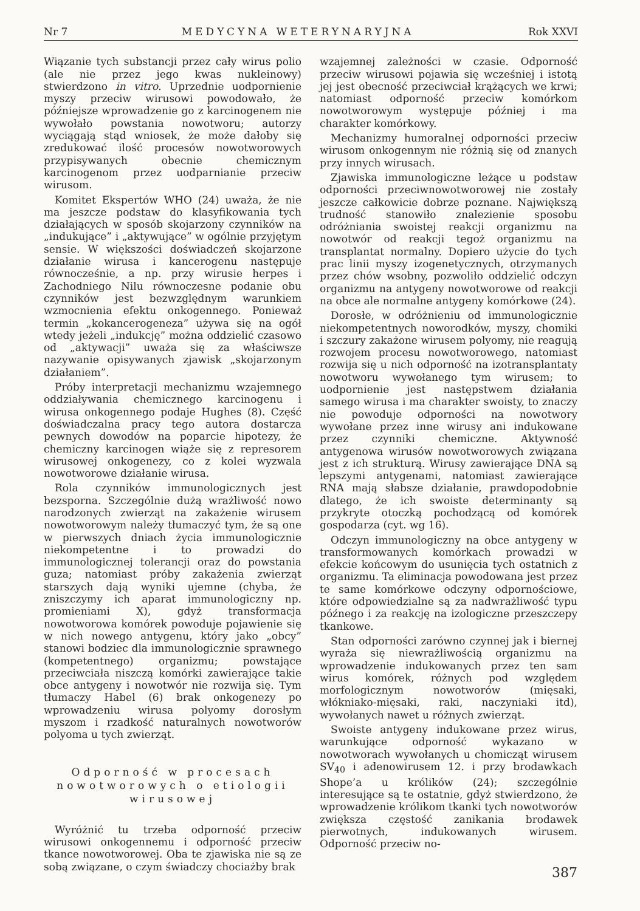Nr 7 MEDYCYNA WETERYNARYJNA Rok XXVI
Wiązanie tych substancji przez cały wirus polio (ale nie przez jego kwas nukleinowy) stwierdzono in vitro. Uprzednie uodpornienie myszy przeciw wirusowi powodowało, że późniejsze wprowadzenie go z karcinogenem nie wywołało powstania nowotworu; autorzy wyciągają stąd wniosek, że może dałoby się zredukować ilość procesów nowotworowych przypisywanych obecnie chemicznym karcinogenom przez uodparnianie przeciw wirusom.
Komitet Ekspertów WHO (24) uważa, że nie ma jeszcze podstaw do klasyfikowania tych działających w sposób skojarzony czynników na „indukujące” i „aktywujące” w ogólnie przyjętym sensie. W większości doświadczeń skojarzone działanie wirusa i kancerogenu następuje równocześnie, a np. przy wirusie herpes i Zachodniego Nilu równoczesne podanie obu czynników jest bezwzględnym warunkiem wzmocnienia efektu onkogennego. Ponieważ termin „kokancerogeneza” używa się na ogół wtedy jeżeli „indukcję” można oddzielić czasowo od „aktywacji” uważa się za właściwsze nazywanie opisywanych zjawisk „skojarzonym działaniem”.
Próby interpretacji mechanizmu wzajemnego oddziaływania chemicznego karcinogenu i wirusa onkogennego podaje Hughes (8). Część doświadczalna pracy tego autora dostarcza pewnych dowodów na poparcie hipotezy, że chemiczny karcinogen wiąże się z represorem wirusowej onkogenezy, co z kolei wyzwala nowotworowe działanie wirusa.
Rola czynników immunologicznych jest bezsporna. Szczególnie dużą wrażliwość nowo narodzonych zwierząt na zakażenie wirusem nowotworowym należy tłumaczyć tym, że są one w pierwszych dniach życia immunologicznie niekompetentne i to prowadzi do immunologicznej tolerancji oraz do powstania guza; natomiast próby zakażenia zwierząt starszych dają wyniki ujemne (chyba, że zniszczymy ich aparat immunologiczny np. promieniami X), gdyż transformacja nowotworowa komórek powoduje pojawienie się w nich nowego antygenu, który jako „obcy” stanowi bodziec dla immunologicznie sprawnego (kompetentnego) organizmu; powstające przeciwciała niszczą komórki zawierające takie obce antygeny i nowotwór nie rozwija się. Tym tłumaczy Habel (6) brak onkogenezy po wprowadzeniu wirusa polyomy dorosłym myszom i rzadkość naturalnych nowotworów polyoma u tych zwierząt.
Odporność w procesach nowotworowych o etiologii wirusowej
Wyróżnić tu trzeba odporność przeciw wirusowi onkogennemu i odporność przeciw tkance nowotworowej. Oba te zjawiska nie są ze sobą związane, o czym świadczy chociażby brak
wzajemnej zależności w czasie. Odporność przeciw wirusowi pojawia się wcześniej i istotą jej jest obecność przeciwciał krążących we krwi; natomiast odporność przeciw komórkom nowotworowym występuje później i ma charakter komórkowy.
Mechanizmy humoralnej odporności przeciw wirusom onkogennym nie różnią się od znanych przy innych wirusach.
Zjawiska immunologiczne leżące u podstaw odporności przeciwnowotworowej nie zostały jeszcze całkowicie dobrze poznane. Największą trudność stanowiło znalezienie sposobu odróżniania swoistej reakcji organizmu na nowotwór od reakcji tegoż organizmu na transplantat normalny. Dopiero użycie do tych prac linii myszy izogenetycznych, otrzymanych przez chów wsobny, pozwoliło oddzielić odczyn organizmu na antygeny nowotworowe od reakcji na obce ale normalne antygeny komórkowe (24).
Dorosłe, w odróżnieniu od immunologicznie niekompetentnych noworodków, myszy, chomiki i szczury zakażone wirusem polyomy, nie reagują rozwojem procesu nowotworowego, natomiast rozwija się u nich odporność na izotransplantaty nowotworu wywołanego tym wirusem; to uodpornienie jest następstwem działania samego wirusa i ma charakter swoisty, to znaczy nie powoduje odporności na nowotwory wywołane przez inne wirusy ani indukowane przez czynniki chemiczne. Aktywność antygenowa wirusów nowotworowych związana jest z ich strukturą. Wirusy zawierające DNA są lepszymi antygenami, natomiast zawierające RNA mają słabsze działanie, prawdopodobnie dlatego, że ich swoiste determinanty są przykryte otoczką pochodzącą od komórek gospodarza (cyt. wg 16).
Odczyn immunologiczny na obce antygeny w transformowanych komórkach prowadzi w efekcie końcowym do usunięcia tych ostatnich z organizmu. Ta eliminacja powodowana jest przez te same komórkowe odczyny odpornościowe, które odpowiedzialne są za nadwrażliwość typu późnego i za reakcję na izologiczne przeszczepy tkankowe.
Stan odporności zarówno czynnej jak i biernej wyraża się niewrażliwością organizmu na wprowadzenie indukowanych przez ten sam wirus komórek, różnych pod względem morfologicznym nowotworów (mięsaki, włókniako-mięsaki, raki, naczyniaki itd), wywołanych nawet u różnych zwierząt.
Swoiste antygeny indukowane przez wirus, warunkujące odporność wykazano w nowotworach wywołanych u chomicząt wirusem SV<sub>40</sub> i adenowirusem 12. i przy brodawkach Shope’a u królików (24); szczególnie interesujące są te ostatnie, gdyż stwierdzono, że wprowadzenie królikom tkanki tych nowotworów zwiększa częstość zanikania brodawek pierwotnych, indukowanych wirusem. Odporność przeciw no-
387